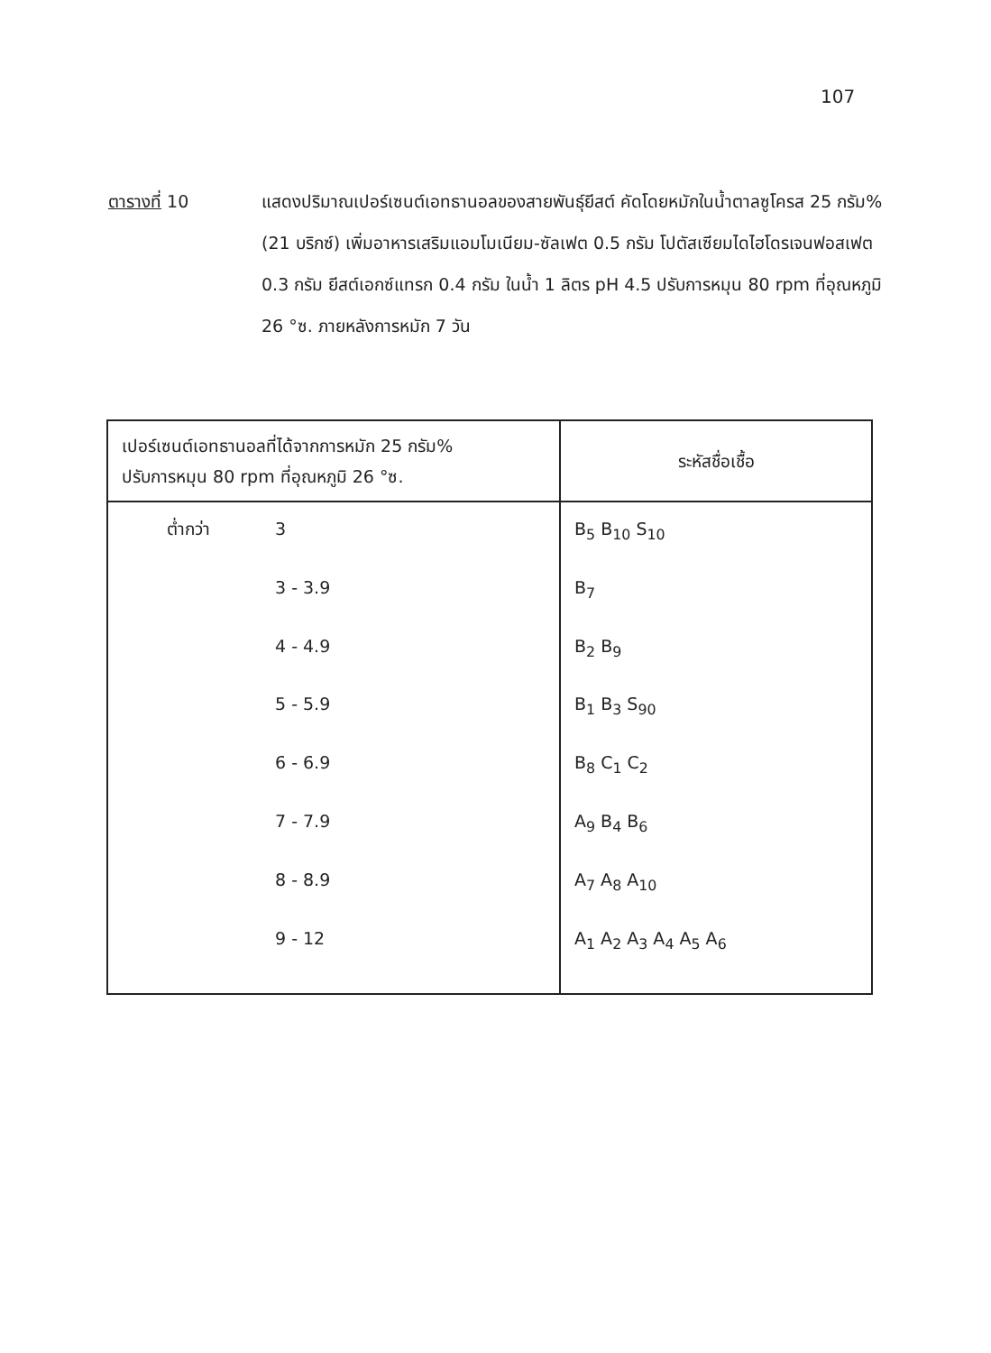107
ตารางที่ 10 แสดงปริมาณเปอร์เซนต์เอทธานอลของสายพันธุ์ยีสต์ คัดโดยหมักในน้ำตาลซูโครส 25 กรัม% (21 บริกซ์) เพิ่มอาหารเสริมแอมโมเนียม-ซัลเฟต 0.5 กรัม โปตัสเซียมไดไฮโดรเจนฟอสเฟต 0.3 กรัม ยีสต์เอกซ์แทรก 0.4 กรัม ในน้ำ 1 ลิตร pH 4.5 ปรับการหมุน 80 rpm ที่อุณหภูมิ 26 °ซ. ภายหลังการหมัก 7 วัน
| เปอร์เซนต์เอทธานอลที่ได้จากการหมัก 25 กรัม% ปรับการหมุน 80 rpm ที่อุณหภูมิ 26 °ซ. | ระหัสชื่อเชื้อ |
| --- | --- |
| ต่ำกว่า 3 | B<sub>5</sub> B<sub>10</sub> S<sub>10</sub> |
| 3 - 3.9 | B<sub>7</sub> |
| 4 - 4.9 | B<sub>2</sub> B<sub>9</sub> |
| 5 - 5.9 | B<sub>1</sub> B<sub>3</sub> S<sub>90</sub> |
| 6 - 6.9 | B<sub>8</sub> C<sub>1</sub> C<sub>2</sub> |
| 7 - 7.9 | A<sub>9</sub> B<sub>4</sub> B<sub>6</sub> |
| 8 - 8.9 | A<sub>7</sub> A<sub>8</sub> A<sub>10</sub> |
| 9 - 12 | A<sub>1</sub> A<sub>2</sub> A<sub>3</sub> A<sub>4</sub> A<sub>5</sub> A<sub>6</sub> |